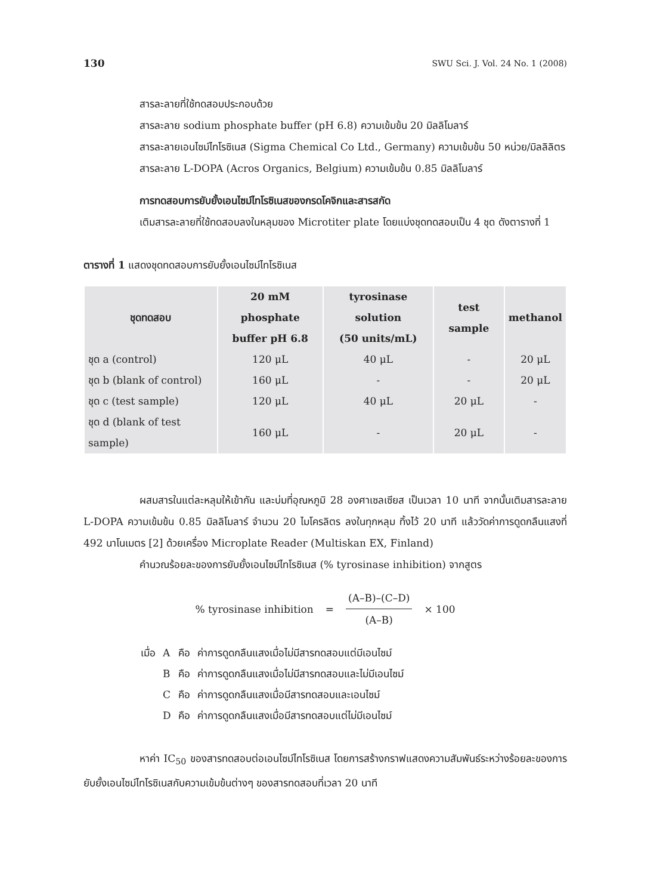130 SWU Sci. J. Vol. 24 No. 1 (2008)
สารละลายที่ใช้ทดสอบประกอบด้วย
สารละลาย sodium phosphate buffer (pH 6.8) ความเข้มข้น 20 มิลลิโมลาร์
สารละลายเอนไซม์ไทโรซิเนส (Sigma Chemical Co Ltd., Germany) ความเข้มข้น 50 หน่วย/มิลลิลิตร
สารละลาย L-DOPA (Acros Organics, Belgium) ความเข้มข้น 0.85 มิลลิโมลาร์
การทดสอบการยับยั้งเอนไซม์ไทโรซิเนสของกรดโคจิกและสารสกัด
เติมสารละลายที่ใช้ทดสอบลงในหลุมของ Microtiter plate โดยแบ่งชุดทดสอบเป็น 4 ชุด ดังตารางที่ 1
ตารางที่ 1 แสดงชุดทดสอบการยับยั้งเอนไซม์ไทโรซิเนส
| ชุดทดสอบ | 20 mM phosphate buffer pH 6.8 | tyrosinase solution (50 units/mL) | test sample | methanol |
| --- | --- | --- | --- | --- |
| ชุด a (control) | 120 μL | 40 μL | - | 20 μL |
| ชุด b (blank of control) | 160 μL | - | - | 20 μL |
| ชุด c (test sample) | 120 μL | 40 μL | 20 μL | - |
| ชุด d (blank of test sample) | 160 μL | - | 20 μL | - |
ผสมสารในแต่ละหลุมให้เข้ากัน และบ่มที่อุณหภูมิ 28 องศาเซลเซียส เป็นเวลา 10 นาที จากนั้นเติมสารละลาย L-DOPA ความเข้มข้น 0.85 มิลลิโมลาร์ จำนวน 20 ไมโครลิตร ลงในทุกหลุม ทิ้งไว้ 20 นาที แล้ววัดค่าการดูดกลืนแสงที่ 492 นาโนเมตร [2] ด้วยเครื่อง Microplate Reader (Multiskan EX, Finland)
คำนวณร้อยละของการยับยั้งเอนไซม์ไทโรซิเนส (% tyrosinase inhibition) จากสูตร
% tyrosinase inhibition = (A–B)–(C–D) (A–B) × 100
| เมื่อ | A | คือ | ค่าการดูดกลืนแสงเมื่อไม่มีสารทดสอบแต่มีเอนไซม์ |
| | B | คือ | ค่าการดูดกลืนแสงเมื่อไม่มีสารทดสอบและไม่มีเอนไซม์ |
| | C | คือ | ค่าการดูดกลืนแสงเมื่อมีสารทดสอบและเอนไซม์ |
| | D | คือ | ค่าการดูดกลืนแสงเมื่อมีสารทดสอบแต่ไม่มีเอนไซม์ |
หาค่า IC<sub>50</sub> ของสารทดสอบต่อเอนไซม์ไทโรซิเนส โดยการสร้างกราฟแสดงความสัมพันธ์ระหว่างร้อยละของการยับยั้งเอนไซม์ไทโรซิเนสกับความเข้มข้นต่างๆ ของสารทดสอบที่เวลา 20 นาที